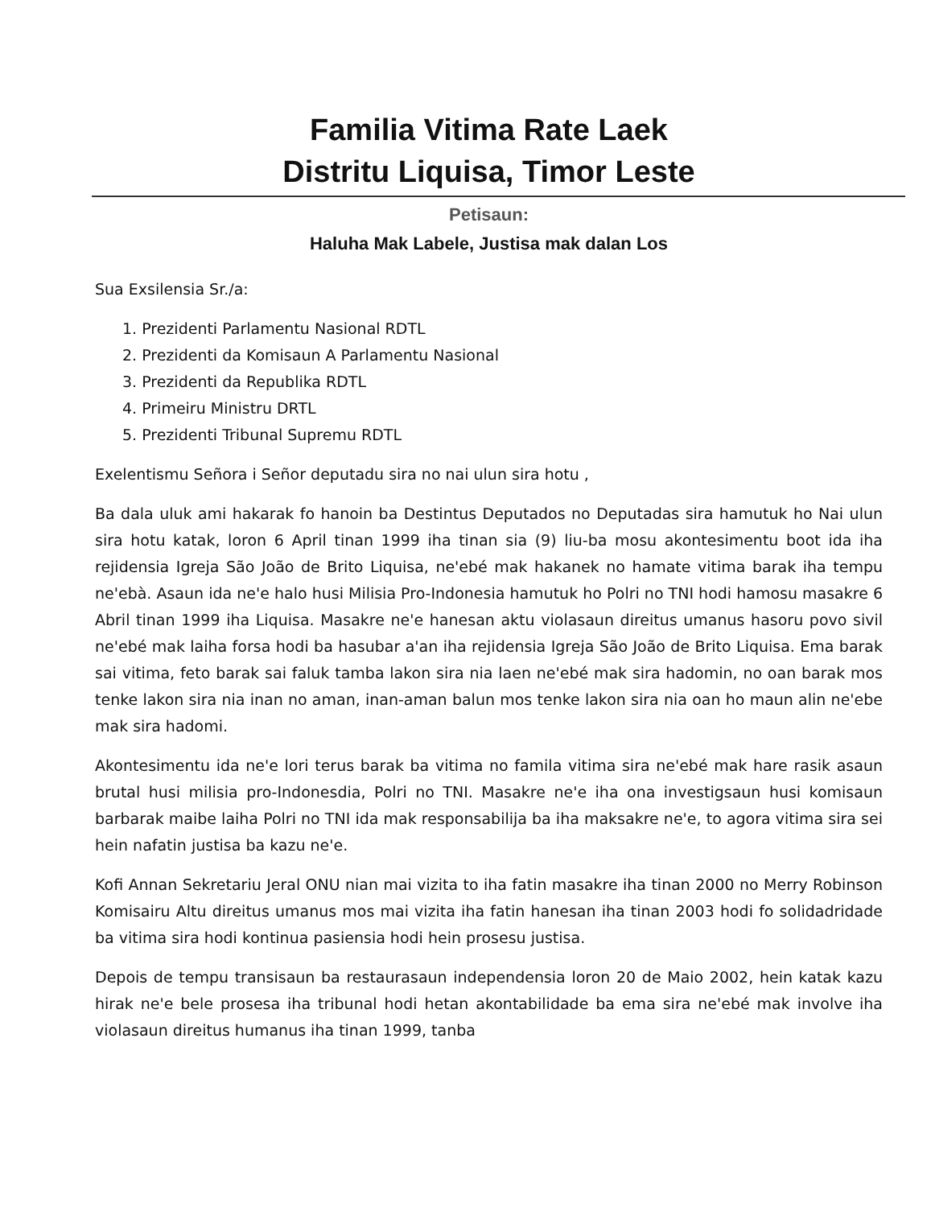Familia Vitima Rate Laek
Distritu Liquisa, Timor Leste
Petisaun:
Haluha Mak Labele, Justisa mak dalan Los
Sua Exsilensia Sr./a:
1. Prezidenti Parlamentu Nasional RDTL
2. Prezidenti da Komisaun A Parlamentu Nasional
3. Prezidenti da Republika RDTL
4. Primeiru Ministru DRTL
5. Prezidenti Tribunal Supremu RDTL
Exelentismu Señora i Señor deputadu sira no nai ulun sira hotu ,
Ba dala uluk ami hakarak fo hanoin ba Destintus Deputados no Deputadas sira hamutuk ho Nai ulun sira hotu katak, loron 6 April tinan 1999 iha tinan sia (9) liu-ba mosu akontesimentu boot ida iha rejidensia Igreja São João de Brito Liquisa, ne'ebé mak hakanek no hamate vitima barak iha tempu ne'ebà. Asaun ida ne'e halo husi Milisia Pro-Indonesia hamutuk ho Polri no TNI hodi hamosu masakre 6 Abril tinan 1999 iha Liquisa. Masakre ne'e hanesan aktu violasaun direitus umanus hasoru povo sivil ne'ebé mak laiha forsa hodi ba hasubar a'an iha rejidensia Igreja São João de Brito Liquisa. Ema barak sai vitima, feto barak sai faluk tamba lakon sira nia laen ne'ebé mak sira hadomin, no oan barak mos tenke lakon sira nia inan no aman, inan-aman balun mos tenke lakon sira nia oan ho maun alin ne'ebe mak sira hadomi.
Akontesimentu ida ne'e lori terus barak ba vitima no famila vitima sira ne'ebé mak hare rasik asaun brutal husi milisia pro-Indonesdia, Polri no TNI. Masakre ne'e iha ona investigsaun husi komisaun barbarak maibe laiha Polri no TNI ida mak responsabilija ba iha maksakre ne'e, to agora vitima sira sei hein nafatin justisa ba kazu ne'e.
Kofi Annan Sekretariu Jeral ONU nian mai vizita to iha fatin masakre iha tinan 2000 no Merry Robinson Komisairu Altu direitus umanus mos mai vizita iha fatin hanesan iha tinan 2003 hodi fo solidadridade ba vitima sira hodi kontinua pasiensia hodi hein prosesu justisa.
Depois de tempu transisaun ba restaurasaun independensia loron 20 de Maio 2002, hein katak kazu hirak ne'e bele prosesa iha tribunal hodi hetan akontabilidade ba ema sira ne'ebé mak involve iha violasaun direitus humanus iha tinan 1999, tanba